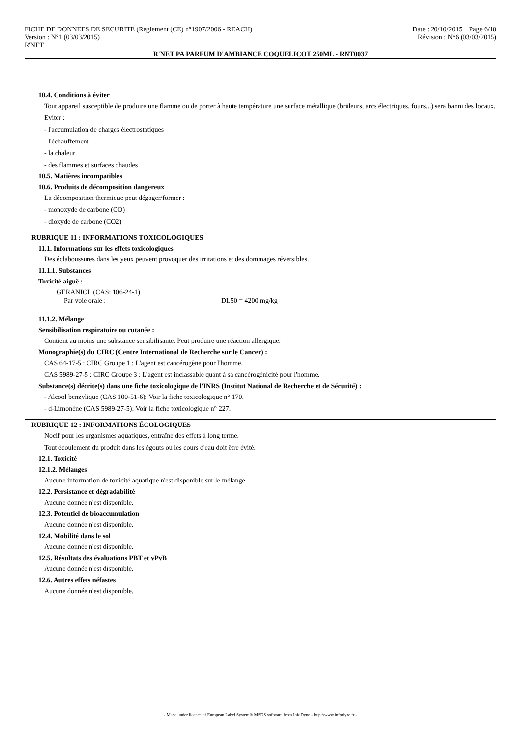FICHE DE DONNEES DE SECURITE (Règlement (CE) n°1907/2006 - REACH)
Version : N°1 (03/03/2015)
R'NET
Date : 20/10/2015 Page 6/10
Révision : N°6 (03/03/2015)
R'NET PA PARFUM D'AMBIANCE COQUELICOT 250ML - RNT0037
10.4. Conditions à éviter
Tout appareil susceptible de produire une flamme ou de porter à haute température une surface métallique (brûleurs, arcs électriques, fours...) sera banni des locaux.
Eviter :
- l'accumulation de charges électrostatiques
- l'échauffement
- la chaleur
- des flammes et surfaces chaudes
10.5. Matières incompatibles
10.6. Produits de décomposition dangereux
La décomposition thermique peut dégager/former :
- monoxyde de carbone (CO)
- dioxyde de carbone (CO2)
RUBRIQUE 11 : INFORMATIONS TOXICOLOGIQUES
11.1. Informations sur les effets toxicologiques
Des éclaboussures dans les yeux peuvent provoquer des irritations et des dommages réversibles.
11.1.1. Substances
Toxicité aiguë :
GERANIOL (CAS: 106-24-1)
Par voie orale : DL50 = 4200 mg/kg
11.1.2. Mélange
Sensibilisation respiratoire ou cutanée :
Contient au moins une substance sensibilisante. Peut produire une réaction allergique.
Monographie(s) du CIRC (Centre International de Recherche sur le Cancer) :
CAS 64-17-5 : CIRC Groupe 1 : L'agent est cancérogène pour l'homme.
CAS 5989-27-5 : CIRC Groupe 3 : L'agent est inclassable quant à sa cancérogénicité pour l'homme.
Substance(s) décrite(s) dans une fiche toxicologique de l'INRS (Institut National de Recherche et de Sécurité) :
- Alcool benzylique (CAS 100-51-6): Voir la fiche toxicologique n° 170.
- d-Limonène (CAS 5989-27-5): Voir la fiche toxicologique n° 227.
RUBRIQUE 12 : INFORMATIONS ÉCOLOGIQUES
Nocif pour les organismes aquatiques, entraîne des effets à long terme.
Tout écoulement du produit dans les égouts ou les cours d'eau doit être évité.
12.1. Toxicité
12.1.2. Mélanges
Aucune information de toxicité aquatique n'est disponible sur le mélange.
12.2. Persistance et dégradabilité
Aucune donnée n'est disponible.
12.3. Potentiel de bioaccumulation
Aucune donnée n'est disponible.
12.4. Mobilité dans le sol
Aucune donnée n'est disponible.
12.5. Résultats des évaluations PBT et vPvB
Aucune donnée n'est disponible.
12.6. Autres effets néfastes
Aucune donnée n'est disponible.
- Made under licence of European Label System® MSDS software from InfoDyne - http://www.infodyne.fr -